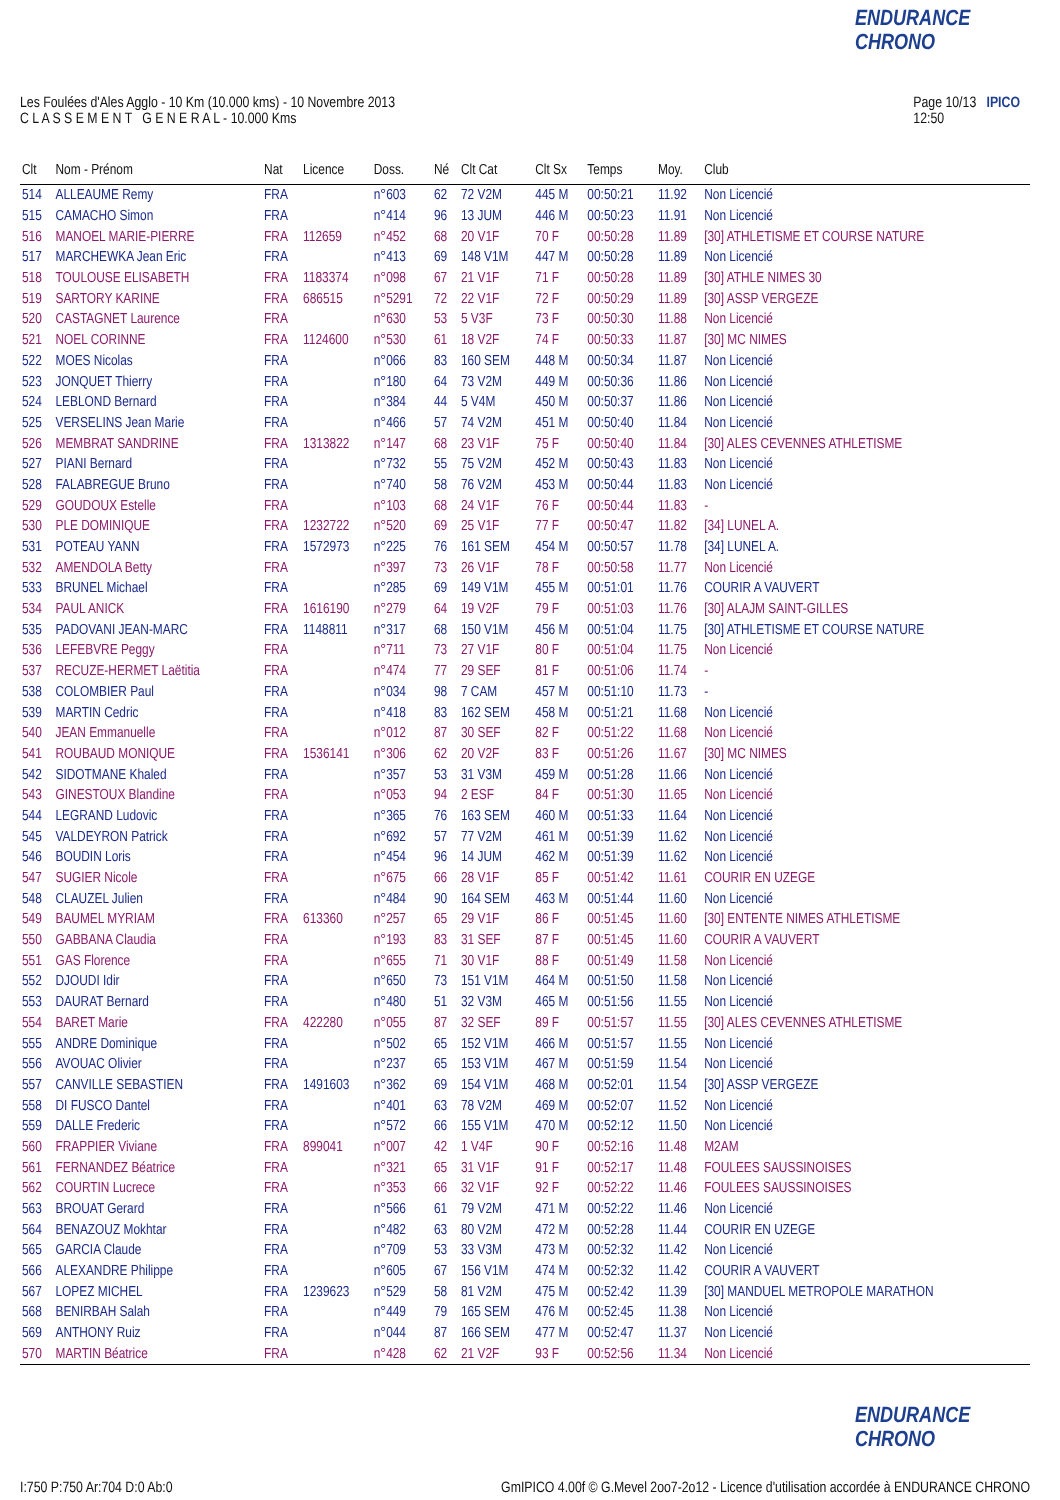ENDURANCE CHRONO
Les Foulées d'Ales Agglo - 10 Km (10.000 kms) - 10 Novembre 2013
C L A S S E M E N T G E N E R A L - 10.000 Kms
Page 10/13 IPICO
12:50
| Clt | Nom - Prénom | Nat | Licence | Doss. | Né | Clt Cat | Clt Sx | Temps | Moy. | Club |
| --- | --- | --- | --- | --- | --- | --- | --- | --- | --- | --- |
| 514 | ALLEAUME Remy | FRA | | n°603 | 62 | 72 V2M | 445 M | 00:50:21 | 11.92 | Non Licencié |
| 515 | CAMACHO Simon | FRA | | n°414 | 96 | 13 JUM | 446 M | 00:50:23 | 11.91 | Non Licencié |
| 516 | MANOEL MARIE-PIERRE | FRA | 112659 | n°452 | 68 | 20 V1F | 70 F | 00:50:28 | 11.89 | [30] ATHLETISME ET COURSE NATURE |
| 517 | MARCHEWKA Jean Eric | FRA | | n°413 | 69 | 148 V1M | 447 M | 00:50:28 | 11.89 | Non Licencié |
| 518 | TOULOUSE ELISABETH | FRA | 1183374 | n°098 | 67 | 21 V1F | 71 F | 00:50:28 | 11.89 | [30] ATHLE NIMES 30 |
| 519 | SARTORY KARINE | FRA | 686515 | n°5291 | 72 | 22 V1F | 72 F | 00:50:29 | 11.89 | [30] ASSP VERGEZE |
| 520 | CASTAGNET Laurence | FRA | | n°630 | 53 | 5 V3F | 73 F | 00:50:30 | 11.88 | Non Licencié |
| 521 | NOEL CORINNE | FRA | 1124600 | n°530 | 61 | 18 V2F | 74 F | 00:50:33 | 11.87 | [30] MC NIMES |
| 522 | MOES Nicolas | FRA | | n°066 | 83 | 160 SEM | 448 M | 00:50:34 | 11.87 | Non Licencié |
| 523 | JONQUET Thierry | FRA | | n°180 | 64 | 73 V2M | 449 M | 00:50:36 | 11.86 | Non Licencié |
| 524 | LEBLOND Bernard | FRA | | n°384 | 44 | 5 V4M | 450 M | 00:50:37 | 11.86 | Non Licencié |
| 525 | VERSELINS Jean Marie | FRA | | n°466 | 57 | 74 V2M | 451 M | 00:50:40 | 11.84 | Non Licencié |
| 526 | MEMBRAT SANDRINE | FRA | 1313822 | n°147 | 68 | 23 V1F | 75 F | 00:50:40 | 11.84 | [30] ALES CEVENNES ATHLETISME |
| 527 | PIANI Bernard | FRA | | n°732 | 55 | 75 V2M | 452 M | 00:50:43 | 11.83 | Non Licencié |
| 528 | FALABREGUE Bruno | FRA | | n°740 | 58 | 76 V2M | 453 M | 00:50:44 | 11.83 | Non Licencié |
| 529 | GOUDOUX Estelle | FRA | | n°103 | 68 | 24 V1F | 76 F | 00:50:44 | 11.83 | - |
| 530 | PLE DOMINIQUE | FRA | 1232722 | n°520 | 69 | 25 V1F | 77 F | 00:50:47 | 11.82 | [34] LUNEL A. |
| 531 | POTEAU YANN | FRA | 1572973 | n°225 | 76 | 161 SEM | 454 M | 00:50:57 | 11.78 | [34] LUNEL A. |
| 532 | AMENDOLA Betty | FRA | | n°397 | 73 | 26 V1F | 78 F | 00:50:58 | 11.77 | Non Licencié |
| 533 | BRUNEL Michael | FRA | | n°285 | 69 | 149 V1M | 455 M | 00:51:01 | 11.76 | COURIR A VAUVERT |
| 534 | PAUL ANICK | FRA | 1616190 | n°279 | 64 | 19 V2F | 79 F | 00:51:03 | 11.76 | [30] ALAJM SAINT-GILLES |
| 535 | PADOVANI JEAN-MARC | FRA | 1148811 | n°317 | 68 | 150 V1M | 456 M | 00:51:04 | 11.75 | [30] ATHLETISME ET COURSE NATURE |
| 536 | LEFEBVRE Peggy | FRA | | n°711 | 73 | 27 V1F | 80 F | 00:51:04 | 11.75 | Non Licencié |
| 537 | RECUZE-HERMET Laëtitia | FRA | | n°474 | 77 | 29 SEF | 81 F | 00:51:06 | 11.74 | - |
| 538 | COLOMBIER Paul | FRA | | n°034 | 98 | 7 CAM | 457 M | 00:51:10 | 11.73 | - |
| 539 | MARTIN Cedric | FRA | | n°418 | 83 | 162 SEM | 458 M | 00:51:21 | 11.68 | Non Licencié |
| 540 | JEAN Emmanuelle | FRA | | n°012 | 87 | 30 SEF | 82 F | 00:51:22 | 11.68 | Non Licencié |
| 541 | ROUBAUD MONIQUE | FRA | 1536141 | n°306 | 62 | 20 V2F | 83 F | 00:51:26 | 11.67 | [30] MC NIMES |
| 542 | SIDOTMANE Khaled | FRA | | n°357 | 53 | 31 V3M | 459 M | 00:51:28 | 11.66 | Non Licencié |
| 543 | GINESTOUX Blandine | FRA | | n°053 | 94 | 2 ESF | 84 F | 00:51:30 | 11.65 | Non Licencié |
| 544 | LEGRAND Ludovic | FRA | | n°365 | 76 | 163 SEM | 460 M | 00:51:33 | 11.64 | Non Licencié |
| 545 | VALDEYRON Patrick | FRA | | n°692 | 57 | 77 V2M | 461 M | 00:51:39 | 11.62 | Non Licencié |
| 546 | BOUDIN Loris | FRA | | n°454 | 96 | 14 JUM | 462 M | 00:51:39 | 11.62 | Non Licencié |
| 547 | SUGIER Nicole | FRA | | n°675 | 66 | 28 V1F | 85 F | 00:51:42 | 11.61 | COURIR EN UZEGE |
| 548 | CLAUZEL Julien | FRA | | n°484 | 90 | 164 SEM | 463 M | 00:51:44 | 11.60 | Non Licencié |
| 549 | BAUMEL MYRIAM | FRA | 613360 | n°257 | 65 | 29 V1F | 86 F | 00:51:45 | 11.60 | [30] ENTENTE NIMES ATHLETISME |
| 550 | GABBANA Claudia | FRA | | n°193 | 83 | 31 SEF | 87 F | 00:51:45 | 11.60 | COURIR A VAUVERT |
| 551 | GAS Florence | FRA | | n°655 | 71 | 30 V1F | 88 F | 00:51:49 | 11.58 | Non Licencié |
| 552 | DJOUDI Idir | FRA | | n°650 | 73 | 151 V1M | 464 M | 00:51:50 | 11.58 | Non Licencié |
| 553 | DAURAT Bernard | FRA | | n°480 | 51 | 32 V3M | 465 M | 00:51:56 | 11.55 | Non Licencié |
| 554 | BARET Marie | FRA | 422280 | n°055 | 87 | 32 SEF | 89 F | 00:51:57 | 11.55 | [30] ALES CEVENNES ATHLETISME |
| 555 | ANDRE Dominique | FRA | | n°502 | 65 | 152 V1M | 466 M | 00:51:57 | 11.55 | Non Licencié |
| 556 | AVOUAC Olivier | FRA | | n°237 | 65 | 153 V1M | 467 M | 00:51:59 | 11.54 | Non Licencié |
| 557 | CANVILLE SEBASTIEN | FRA | 1491603 | n°362 | 69 | 154 V1M | 468 M | 00:52:01 | 11.54 | [30] ASSP VERGEZE |
| 558 | DI FUSCO Dantel | FRA | | n°401 | 63 | 78 V2M | 469 M | 00:52:07 | 11.52 | Non Licencié |
| 559 | DALLE Frederic | FRA | | n°572 | 66 | 155 V1M | 470 M | 00:52:12 | 11.50 | Non Licencié |
| 560 | FRAPPIER Viviane | FRA | 899041 | n°007 | 42 | 1 V4F | 90 F | 00:52:16 | 11.48 | M2AM |
| 561 | FERNANDEZ Béatrice | FRA | | n°321 | 65 | 31 V1F | 91 F | 00:52:17 | 11.48 | FOULEES SAUSSINOISES |
| 562 | COURTIN Lucrece | FRA | | n°353 | 66 | 32 V1F | 92 F | 00:52:22 | 11.46 | FOULEES SAUSSINOISES |
| 563 | BROUAT Gerard | FRA | | n°566 | 61 | 79 V2M | 471 M | 00:52:22 | 11.46 | Non Licencié |
| 564 | BENAZOUZ Mokhtar | FRA | | n°482 | 63 | 80 V2M | 472 M | 00:52:28 | 11.44 | COURIR EN UZEGE |
| 565 | GARCIA Claude | FRA | | n°709 | 53 | 33 V3M | 473 M | 00:52:32 | 11.42 | Non Licencié |
| 566 | ALEXANDRE Philippe | FRA | | n°605 | 67 | 156 V1M | 474 M | 00:52:32 | 11.42 | COURIR A VAUVERT |
| 567 | LOPEZ MICHEL | FRA | 1239623 | n°529 | 58 | 81 V2M | 475 M | 00:52:42 | 11.39 | [30] MANDUEL METROPOLE MARATHON |
| 568 | BENIRBAH Salah | FRA | | n°449 | 79 | 165 SEM | 476 M | 00:52:45 | 11.38 | Non Licencié |
| 569 | ANTHONY Ruiz | FRA | | n°044 | 87 | 166 SEM | 477 M | 00:52:47 | 11.37 | Non Licencié |
| 570 | MARTIN Béatrice | FRA | | n°428 | 62 | 21 V2F | 93 F | 00:52:56 | 11.34 | Non Licencié |
ENDURANCE CHRONO
I:750 P:750 Ar:704 D:0 Ab:0 GmIPICO 4.00f © G.Mevel 2oo7-2o12 - Licence d'utilisation accordée à ENDURANCE CHRONO